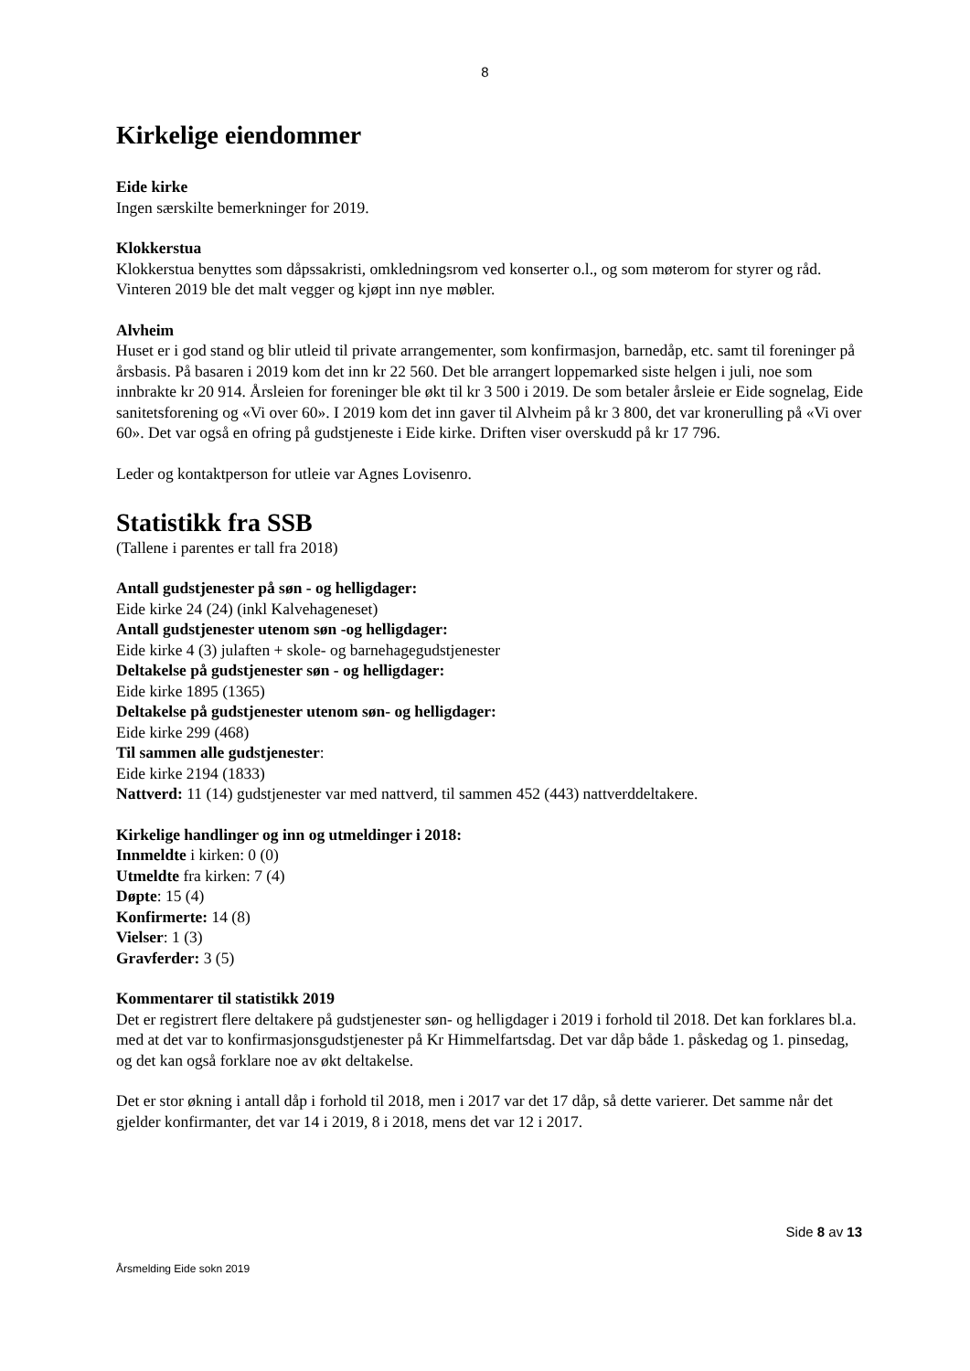8
Kirkelige eiendommer
Eide kirke
Ingen særskilte bemerkninger for 2019.
Klokkerstua
Klokkerstua benyttes som dåpssakristi, omkledningsrom ved konserter o.l., og som møterom for styrer og råd. Vinteren 2019 ble det malt vegger og kjøpt inn nye møbler.
Alvheim
Huset er i god stand og blir utleid til private arrangementer, som konfirmasjon, barnedåp, etc. samt til foreninger på årsbasis. På basaren i 2019 kom det inn kr 22 560. Det ble arrangert loppemarked siste helgen i juli, noe som innbrakte kr 20 914. Årsleien for foreninger ble økt til kr 3 500 i 2019. De som betaler årsleie er Eide sognelag, Eide sanitetsforening og «Vi over 60». I 2019 kom det inn gaver til Alvheim på kr 3 800, det var kronerulling på «Vi over 60». Det var også en ofring på gudstjeneste i Eide kirke. Driften viser overskudd på kr 17 796.
Leder og kontaktperson for utleie var Agnes Lovisenro.
Statistikk fra SSB
(Tallene i parentes er tall fra 2018)
Antall gudstjenester på søn - og helligdager:
Eide kirke 24 (24) (inkl Kalvehageneset)
Antall gudstjenester utenom søn -og helligdager:
Eide kirke 4 (3) julaften + skole- og barnehagegudstjenester
Deltakelse på gudstjenester søn - og helligdager:
Eide kirke 1895 (1365)
Deltakelse på gudstjenester utenom søn- og helligdager:
Eide kirke 299 (468)
Til sammen alle gudstjenester:
Eide kirke 2194 (1833)
Nattverd: 11 (14) gudstjenester var med nattverd, til sammen 452 (443) nattverddeltakere.
Kirkelige handlinger og inn og utmeldinger i 2018:
Innmeldte i kirken: 0 (0)
Utmeldte fra kirken: 7 (4)
Døpte: 15 (4)
Konfirmerte: 14 (8)
Vielser: 1 (3)
Gravferder: 3 (5)
Kommentarer til statistikk 2019
Det er registrert flere deltakere på gudstjenester søn- og helligdager i 2019 i forhold til 2018. Det kan forklares bl.a. med at det var to konfirmasjonsgudstjenester på Kr Himmelfartsdag. Det var dåp både 1. påskedag og 1. pinsedag, og det kan også forklare noe av økt deltakelse.
Det er stor økning i antall dåp i forhold til 2018, men i 2017 var det 17 dåp, så dette varierer. Det samme når det gjelder konfirmanter, det var 14 i 2019, 8 i 2018, mens det var 12 i 2017.
Side 8 av 13
Årsmelding Eide sokn 2019